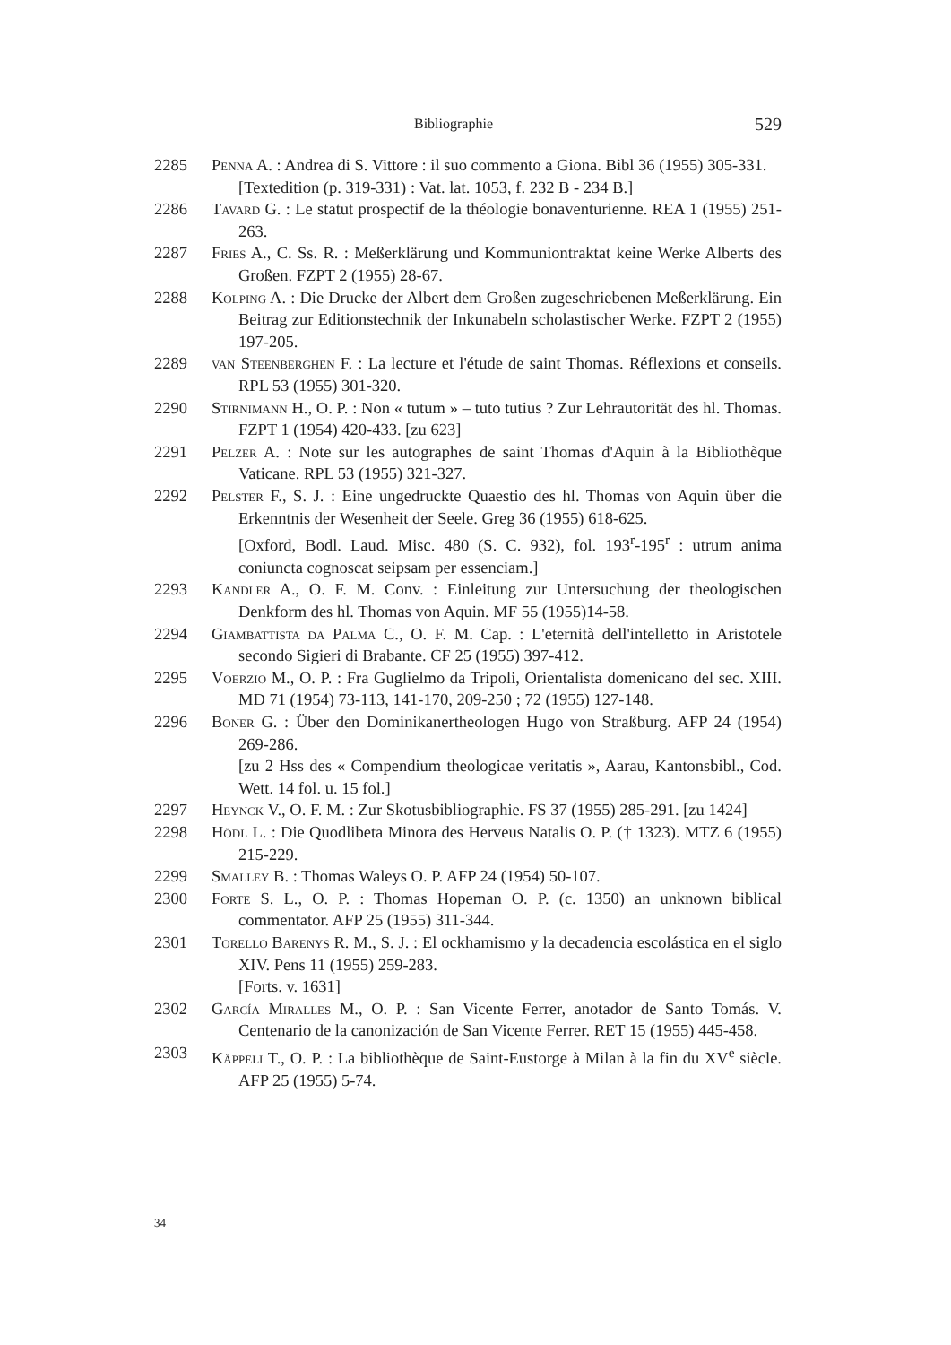Bibliographie 529
2285 Penna A. : Andrea di S. Vittore : il suo commento a Giona. Bibl 36 (1955) 305-331.
[Textedition (p. 319-331) : Vat. lat. 1053, f. 232 B - 234 B.]
2286 Tavard G. : Le statut prospectif de la théologie bonaventurienne. REA 1 (1955) 251-263.
2287 Fries A., C. Ss. R. : Meßerklärung und Kommuniontraktat keine Werke Alberts des Großen. FZPT 2 (1955) 28-67.
2288 Kolping A. : Die Drucke der Albert dem Großen zugeschriebenen Meßerklärung. Ein Beitrag zur Editionstechnik der Inkunabeln scholastischer Werke. FZPT 2 (1955) 197-205.
2289 van Steenberghen F. : La lecture et l'étude de saint Thomas. Réflexions et conseils. RPL 53 (1955) 301-320.
2290 Stirnimann H., O. P. : Non « tutum » – tuto tutius ? Zur Lehrautorität des hl. Thomas. FZPT 1 (1954) 420-433. [zu 623]
2291 Pelzer A. : Note sur les autographes de saint Thomas d'Aquin à la Bibliothèque Vaticane. RPL 53 (1955) 321-327.
2292 Pelster F., S. J. : Eine ungedruckte Quaestio des hl. Thomas von Aquin über die Erkenntnis der Wesenheit der Seele. Greg 36 (1955) 618-625.
[Oxford, Bodl. Laud. Misc. 480 (S. C. 932), fol. 193<sup>r</sup>-195<sup>r</sup> : utrum anima coniuncta cognoscat seipsam per essenciam.]
2293 Kandler A., O. F. M. Conv. : Einleitung zur Untersuchung der theologischen Denkform des hl. Thomas von Aquin. MF 55 (1955)14-58.
2294 Giambattista da Palma C., O. F. M. Cap. : L'eternità dell'intelletto in Aristotele secondo Sigieri di Brabante. CF 25 (1955) 397-412.
2295 Voerzio M., O. P. : Fra Guglielmo da Tripoli, Orientalista domenicano del sec. XIII. MD 71 (1954) 73-113, 141-170, 209-250 ; 72 (1955) 127-148.
2296 Boner G. : Über den Dominikanertheologen Hugo von Straßburg. AFP 24 (1954) 269-286.
[zu 2 Hss des « Compendium theologicae veritatis », Aarau, Kantonsbibl., Cod. Wett. 14 fol. u. 15 fol.]
2297 Heynck V., O. F. M. : Zur Skotusbibliographie. FS 37 (1955) 285-291. [zu 1424]
2298 Hödl L. : Die Quodlibeta Minora des Herveus Natalis O. P. († 1323). MTZ 6 (1955) 215-229.
2299 Smalley B. : Thomas Waleys O. P. AFP 24 (1954) 50-107.
2300 Forte S. L., O. P. : Thomas Hopeman O. P. (c. 1350) an unknown biblical commentator. AFP 25 (1955) 311-344.
2301 Torello Barenys R. M., S. J. : El ockhamismo y la decadencia escolástica en el siglo XIV. Pens 11 (1955) 259-283.
[Forts. v. 1631]
2302 García Miralles M., O. P. : San Vicente Ferrer, anotador de Santo Tomás. V. Centenario de la canonización de San Vicente Ferrer. RET 15 (1955) 445-458.
2303 Käppeli T., O. P. : La bibliothèque de Saint-Eustorge à Milan à la fin du XV<sup>e</sup> siècle. AFP 25 (1955) 5-74.
34